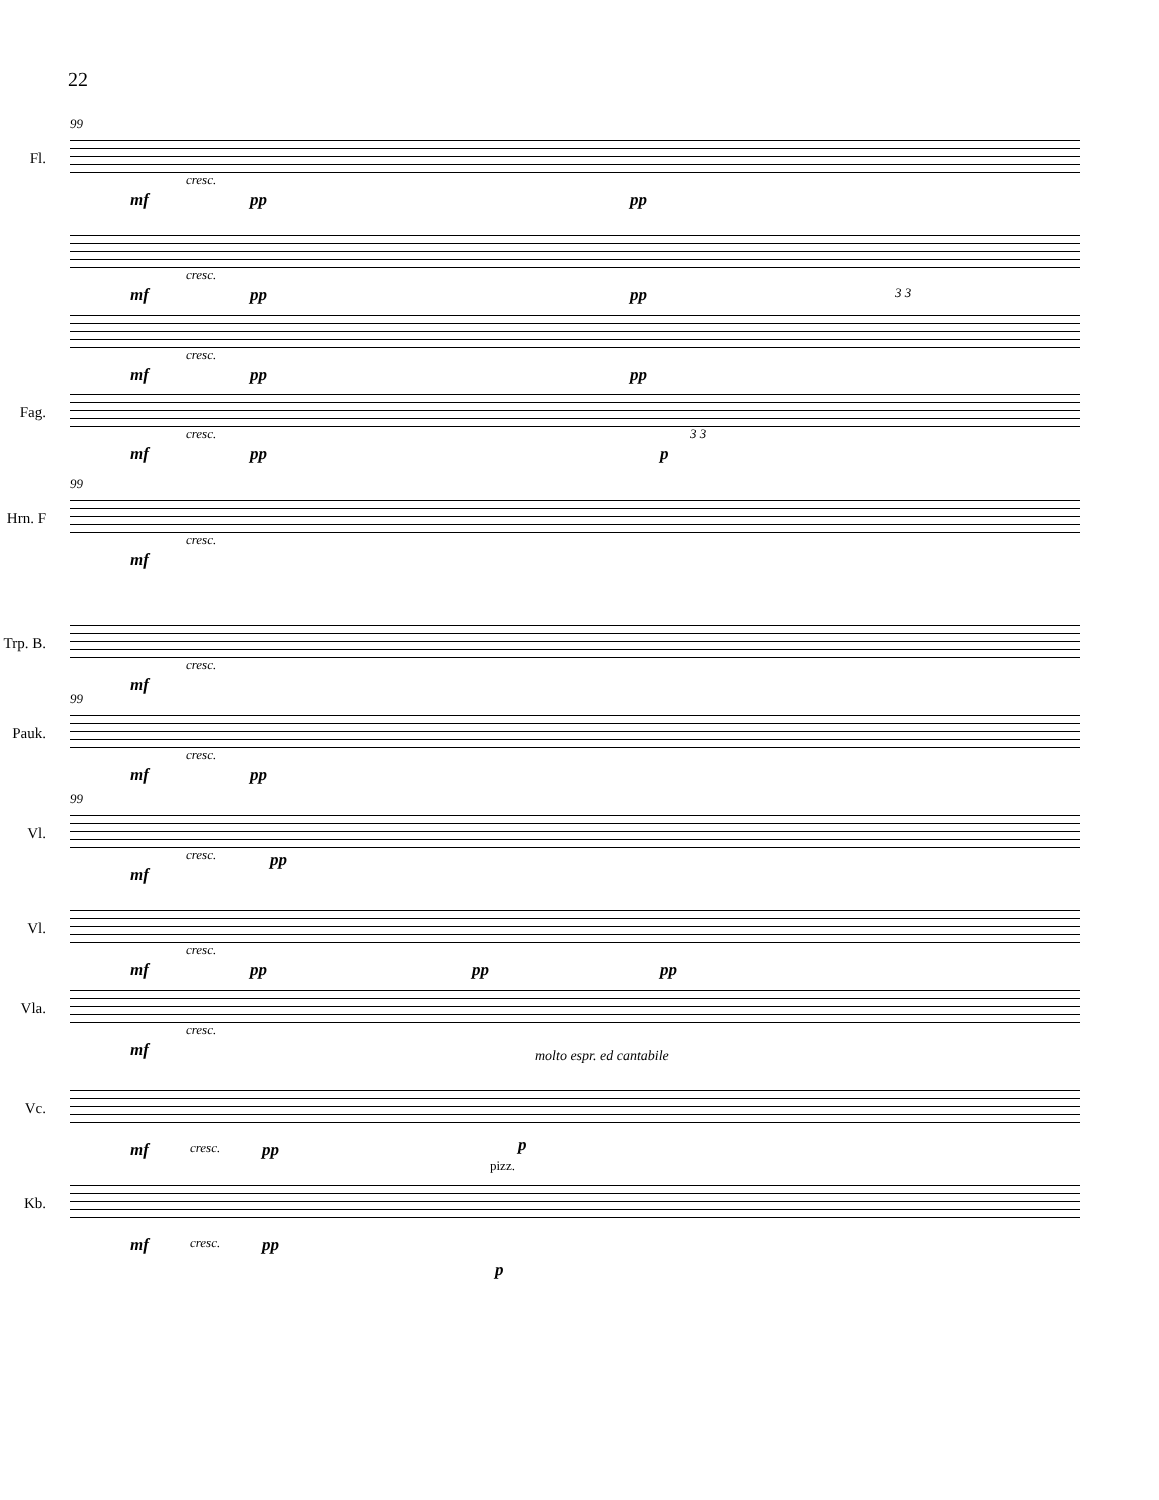22
Fl.
99
mf
cresc.
pp pp
mf
cresc.
pp pp
mf
cresc.
pp pp
3 3
Fag.
mf
cresc.
pp p
3 3
Hrn. F
99
mf
cresc.
Trp. B.
mf
cresc.
Pauk.
99
mf
cresc.
pp
Vl.
99
mf
cresc. pp
Vl.
mf
cresc.
pp pp pp
Vla.
mf
cresc.
molto espr. ed cantabile
Vc.
mf cresc. pp p
pizz.
Kb.
mf cresc. pp
p